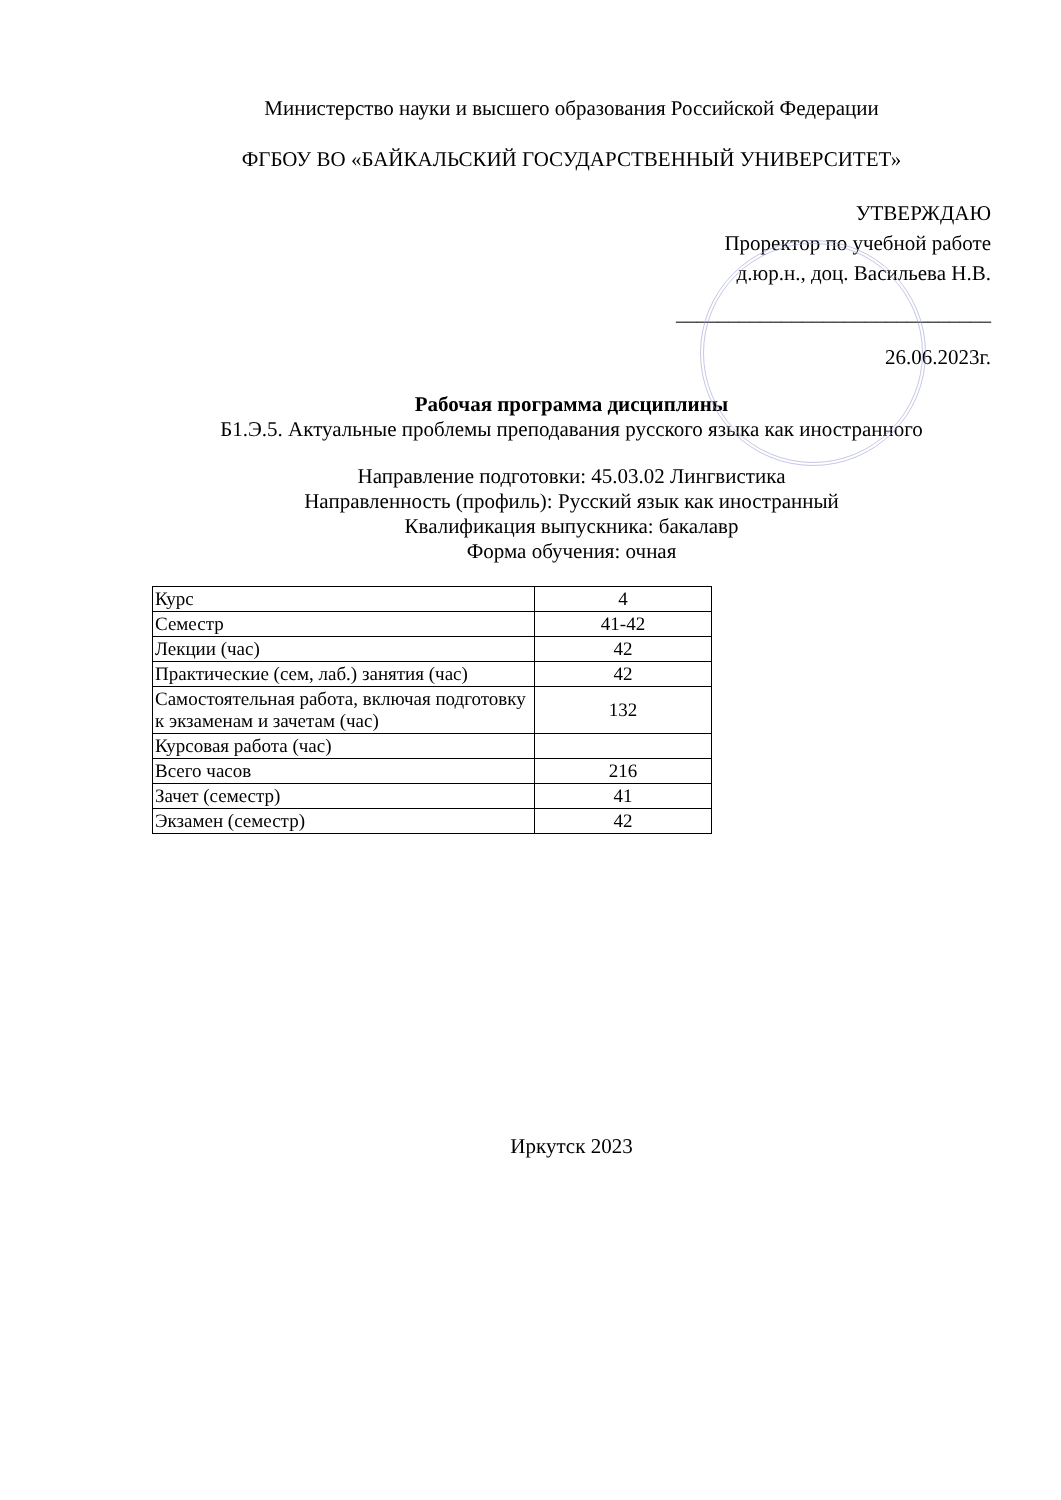Министерство науки и высшего образования Российской Федерации
ФГБОУ ВО «БАЙКАЛЬСКИЙ ГОСУДАРСТВЕННЫЙ УНИВЕРСИТЕТ»
УТВЕРЖДАЮ
Проректор по учебной работе
д.юр.н., доц. Васильева Н.В.
______________________________
26.06.2023г.
Рабочая программа дисциплины
Б1.Э.5. Актуальные проблемы преподавания русского языка как иностранного
Направление подготовки: 45.03.02 Лингвистика
Направленность (профиль): Русский язык как иностранный
Квалификация выпускника: бакалавр
Форма обучения: очная
| Курс | 4 |
| Семестр | 41-42 |
| Лекции (час) | 42 |
| Практические (сем, лаб.) занятия (час) | 42 |
| Самостоятельная работа, включая подготовку к экзаменам и зачетам (час) | 132 |
| Курсовая работа (час) | |
| Всего часов | 216 |
| Зачет (семестр) | 41 |
| Экзамен (семестр) | 42 |
Иркутск 2023